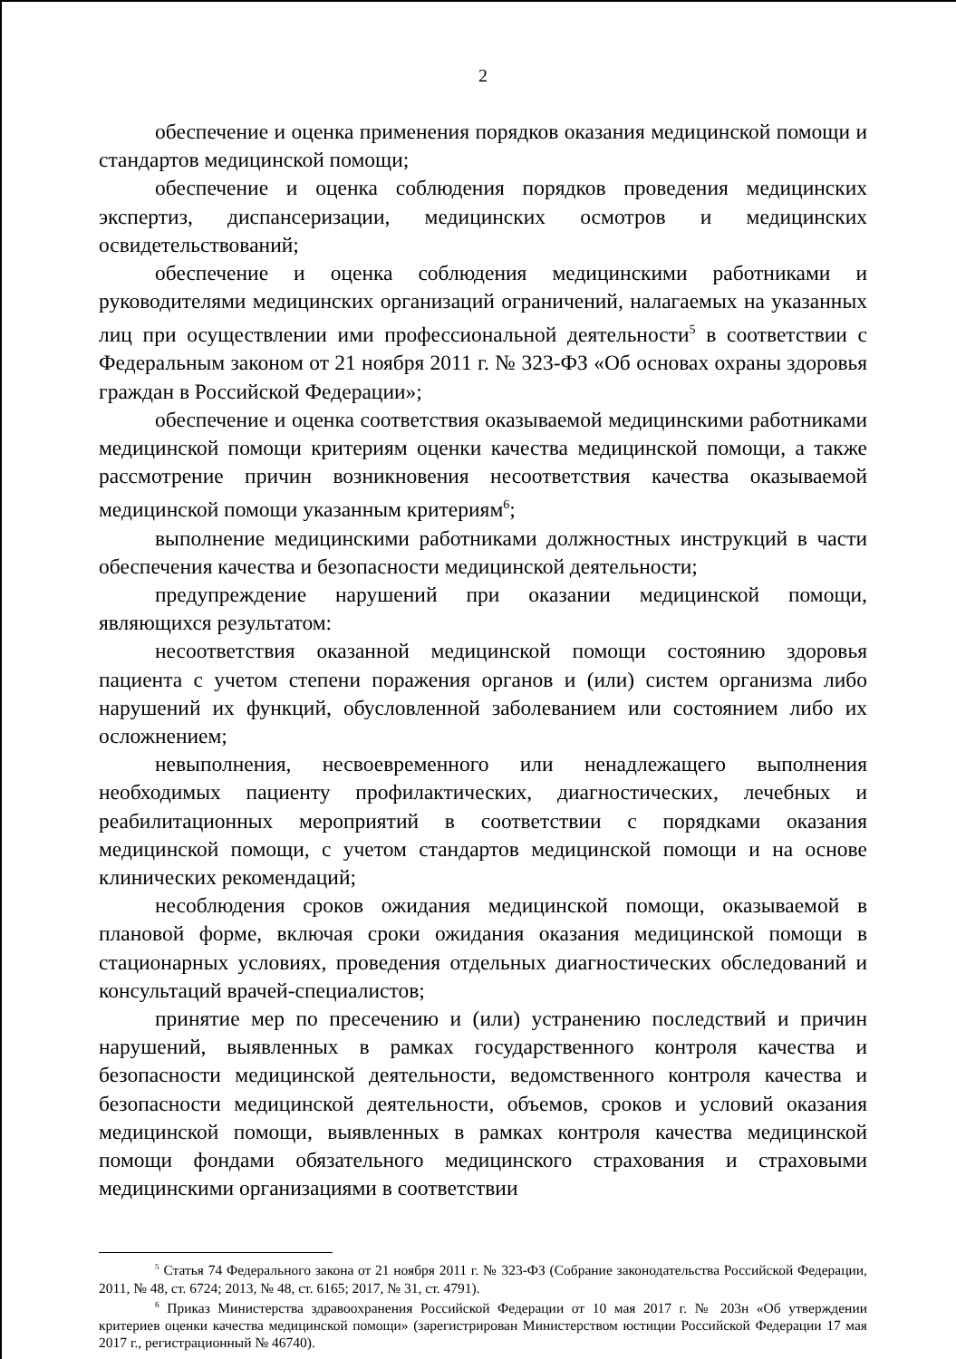2
обеспечение и оценка применения порядков оказания медицинской помощи и стандартов медицинской помощи;
обеспечение и оценка соблюдения порядков проведения медицинских экспертиз, диспансеризации, медицинских осмотров и медицинских освидетельствований;
обеспечение и оценка соблюдения медицинскими работниками и руководителями медицинских организаций ограничений, налагаемых на указанных лиц при осуществлении ими профессиональной деятельности<sup>5</sup> в соответствии с Федеральным законом от 21 ноября 2011 г. № 323-ФЗ «Об основах охраны здоровья граждан в Российской Федерации»;
обеспечение и оценка соответствия оказываемой медицинскими работниками медицинской помощи критериям оценки качества медицинской помощи, а также рассмотрение причин возникновения несоответствия качества оказываемой медицинской помощи указанным критериям<sup>6</sup>;
выполнение медицинскими работниками должностных инструкций в части обеспечения качества и безопасности медицинской деятельности;
предупреждение нарушений при оказании медицинской помощи, являющихся результатом:
несоответствия оказанной медицинской помощи состоянию здоровья пациента с учетом степени поражения органов и (или) систем организма либо нарушений их функций, обусловленной заболеванием или состоянием либо их осложнением;
невыполнения, несвоевременного или ненадлежащего выполнения необходимых пациенту профилактических, диагностических, лечебных и реабилитационных мероприятий в соответствии с порядками оказания медицинской помощи, с учетом стандартов медицинской помощи и на основе клинических рекомендаций;
несоблюдения сроков ожидания медицинской помощи, оказываемой в плановой форме, включая сроки ожидания оказания медицинской помощи в стационарных условиях, проведения отдельных диагностических обследований и консультаций врачей-специалистов;
принятие мер по пресечению и (или) устранению последствий и причин нарушений, выявленных в рамках государственного контроля качества и безопасности медицинской деятельности, ведомственного контроля качества и безопасности медицинской деятельности, объемов, сроков и условий оказания медицинской помощи, выявленных в рамках контроля качества медицинской помощи фондами обязательного медицинского страхования и страховыми медицинскими организациями в соответствии
<sup>5</sup> Статья 74 Федерального закона от 21 ноября 2011 г. № 323-ФЗ (Собрание законодательства Российской Федерации, 2011, № 48, ст. 6724; 2013, № 48, ст. 6165; 2017, № 31, ст. 4791).
<sup>6</sup> Приказ Министерства здравоохранения Российской Федерации от 10 мая 2017 г. № 203н «Об утверждении критериев оценки качества медицинской помощи» (зарегистрирован Министерством юстиции Российской Федерации 17 мая 2017 г., регистрационный № 46740).